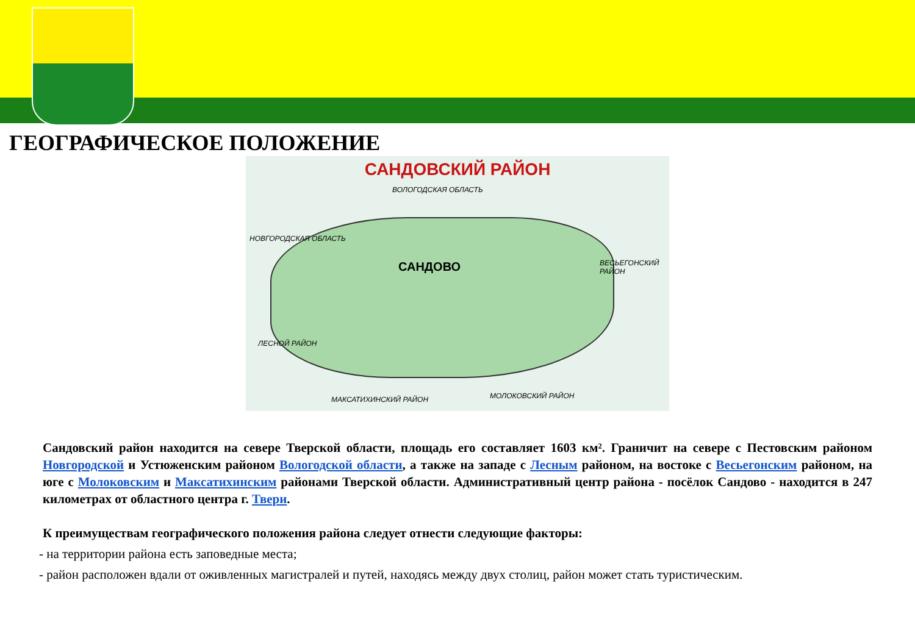ГЕОГРАФИЧЕСКОЕ ПОЛОЖЕНИЕ
САНДОВСКИЙ РАЙОН
ВОЛОГОДСКАЯ ОБЛАСТЬ
НОВГОРОДСКАЯ ОБЛАСТЬ
ВЕСЬЕГОНСКИЙ РАЙОН
ЛЕСНОЙ РАЙОН
МАКСАТИХИНСКИЙ РАЙОН МОЛОКОВСКИЙ РАЙОН
САНДОВО
Сандовский район находится на севере Тверской области, площадь его составляет 1603 км². Граничит на севере с Пестовским районом Новгородской и Устюженским районом Вологодской области, а также на западе с Лесным районом, на востоке с Весьегонским районом, на юге с Молоковским и Максатихинским районами Тверской области. Административный центр района - посёлок Сандово - находится в 247 километрах от областного центра г. Твери.
К преимуществам географического положения района следует отнести следующие факторы:
- на территории района есть заповедные места;
- район расположен вдали от оживленных магистралей и путей, находясь между двух столиц, район может стать туристическим.